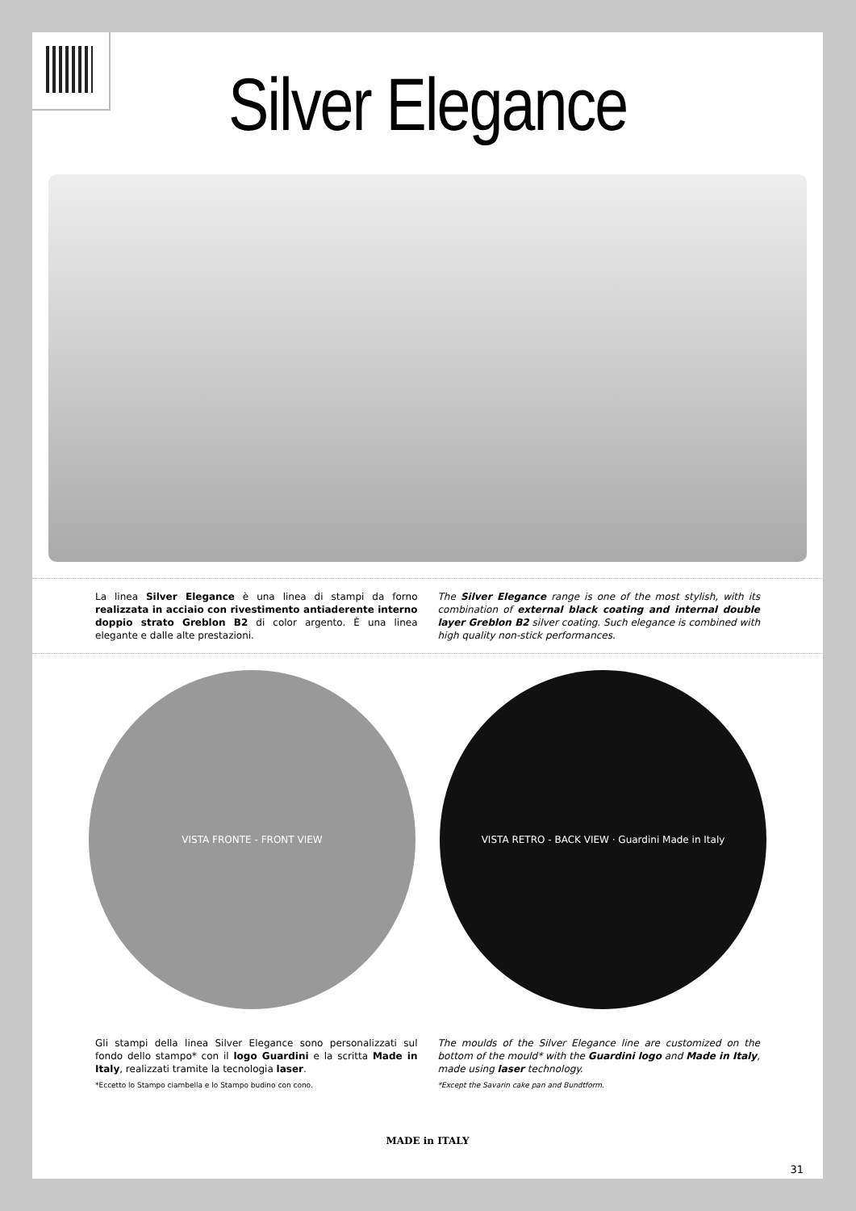Silver Elegance
La linea Silver Elegance è una linea di stampi da forno realizzata in acciaio con rivestimento antiaderente interno doppio strato Greblon B2 di color argento. È una linea elegante e dalle alte prestazioni.
The Silver Elegance range is one of the most stylish, with its combination of external black coating and internal double layer Greblon B2 silver coating. Such elegance is combined with high quality non-stick performances.
VISTA FRONTE - FRONT VIEW VISTA RETRO - BACK VIEW · Guardini Made in Italy
Gli stampi della linea Silver Elegance sono personalizzati sul fondo dello stampo* con il logo Guardini e la scritta Made in Italy, realizzati tramite la tecnologia laser.
*Eccetto lo Stampo ciambella e lo Stampo budino con cono.
The moulds of the Silver Elegance line are customized on the bottom of the mould* with the Guardini logo and Made in Italy, made using laser technology.
*Except the Savarin cake pan and Bundtform.
MADE in ITALY
31